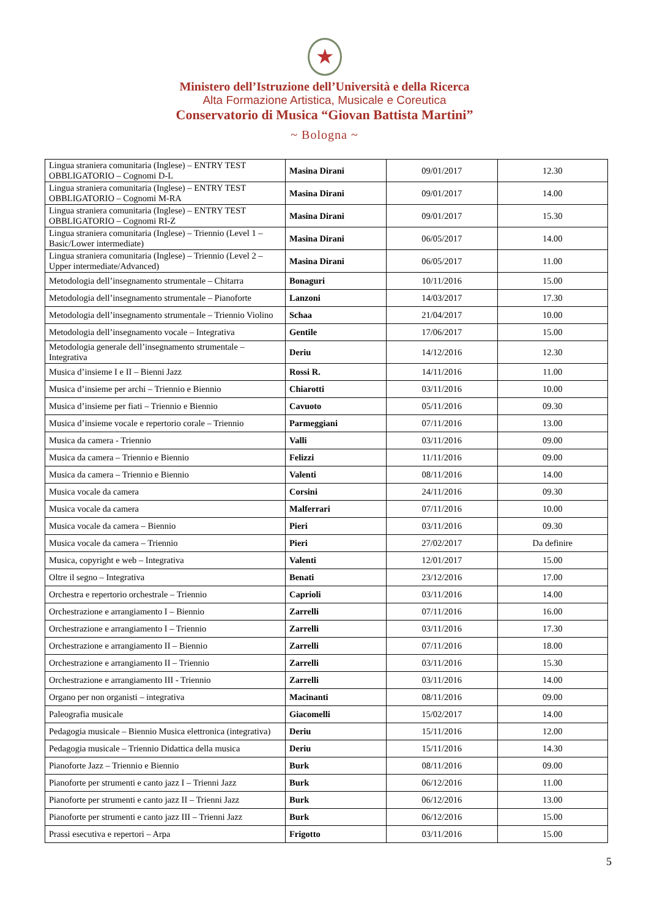★
Ministero dell’Istruzione dell’Università e della Ricerca
Alta Formazione Artistica, Musicale e Coreutica
Conservatorio di Musica “Giovan Battista Martini”
~ Bologna ~
| Lingua straniera comunitaria (Inglese) – ENTRY TEST OBBLIGATORIO – Cognomi D-L | Masina Dirani | 09/01/2017 | 12.30 |
| Lingua straniera comunitaria (Inglese) – ENTRY TEST OBBLIGATORIO – Cognomi M-RA | Masina Dirani | 09/01/2017 | 14.00 |
| Lingua straniera comunitaria (Inglese) – ENTRY TEST OBBLIGATORIO – Cognomi RI-Z | Masina Dirani | 09/01/2017 | 15.30 |
| Lingua straniera comunitaria (Inglese) – Triennio (Level 1 – Basic/Lower intermediate) | Masina Dirani | 06/05/2017 | 14.00 |
| Lingua straniera comunitaria (Inglese) – Triennio (Level 2 – Upper intermediate/Advanced) | Masina Dirani | 06/05/2017 | 11.00 |
| Metodologia dell’insegnamento strumentale – Chitarra | Bonaguri | 10/11/2016 | 15.00 |
| Metodologia dell’insegnamento strumentale – Pianoforte | Lanzoni | 14/03/2017 | 17.30 |
| Metodologia dell’insegnamento strumentale – Triennio Violino | Schaa | 21/04/2017 | 10.00 |
| Metodologia dell’insegnamento vocale – Integrativa | Gentile | 17/06/2017 | 15.00 |
| Metodologia generale dell’insegnamento strumentale – Integrativa | Deriu | 14/12/2016 | 12.30 |
| Musica d’insieme I e II – Bienni Jazz | Rossi R. | 14/11/2016 | 11.00 |
| Musica d’insieme per archi – Triennio e Biennio | Chiarotti | 03/11/2016 | 10.00 |
| Musica d’insieme per fiati – Triennio e Biennio | Cavuoto | 05/11/2016 | 09.30 |
| Musica d’insieme vocale e repertorio corale – Triennio | Parmeggiani | 07/11/2016 | 13.00 |
| Musica da camera - Triennio | Valli | 03/11/2016 | 09.00 |
| Musica da camera – Triennio e Biennio | Felizzi | 11/11/2016 | 09.00 |
| Musica da camera – Triennio e Biennio | Valenti | 08/11/2016 | 14.00 |
| Musica vocale da camera | Corsini | 24/11/2016 | 09.30 |
| Musica vocale da camera | Malferrari | 07/11/2016 | 10.00 |
| Musica vocale da camera – Biennio | Pieri | 03/11/2016 | 09.30 |
| Musica vocale da camera – Triennio | Pieri | 27/02/2017 | Da definire |
| Musica, copyright e web – Integrativa | Valenti | 12/01/2017 | 15.00 |
| Oltre il segno – Integrativa | Benati | 23/12/2016 | 17.00 |
| Orchestra e repertorio orchestrale – Triennio | Caprioli | 03/11/2016 | 14.00 |
| Orchestrazione e arrangiamento I – Biennio | Zarrelli | 07/11/2016 | 16.00 |
| Orchestrazione e arrangiamento I – Triennio | Zarrelli | 03/11/2016 | 17.30 |
| Orchestrazione e arrangiamento II – Biennio | Zarrelli | 07/11/2016 | 18.00 |
| Orchestrazione e arrangiamento II – Triennio | Zarrelli | 03/11/2016 | 15.30 |
| Orchestrazione e arrangiamento III - Triennio | Zarrelli | 03/11/2016 | 14.00 |
| Organo per non organisti – integrativa | Macinanti | 08/11/2016 | 09.00 |
| Paleografia musicale | Giacomelli | 15/02/2017 | 14.00 |
| Pedagogia musicale – Biennio Musica elettronica (integrativa) | Deriu | 15/11/2016 | 12.00 |
| Pedagogia musicale – Triennio Didattica della musica | Deriu | 15/11/2016 | 14.30 |
| Pianoforte Jazz – Triennio e Biennio | Burk | 08/11/2016 | 09.00 |
| Pianoforte per strumenti e canto jazz I – Trienni Jazz | Burk | 06/12/2016 | 11.00 |
| Pianoforte per strumenti e canto jazz II – Trienni Jazz | Burk | 06/12/2016 | 13.00 |
| Pianoforte per strumenti e canto jazz III – Trienni Jazz | Burk | 06/12/2016 | 15.00 |
| Prassi esecutiva e repertori – Arpa | Frigotto | 03/11/2016 | 15.00 |
5